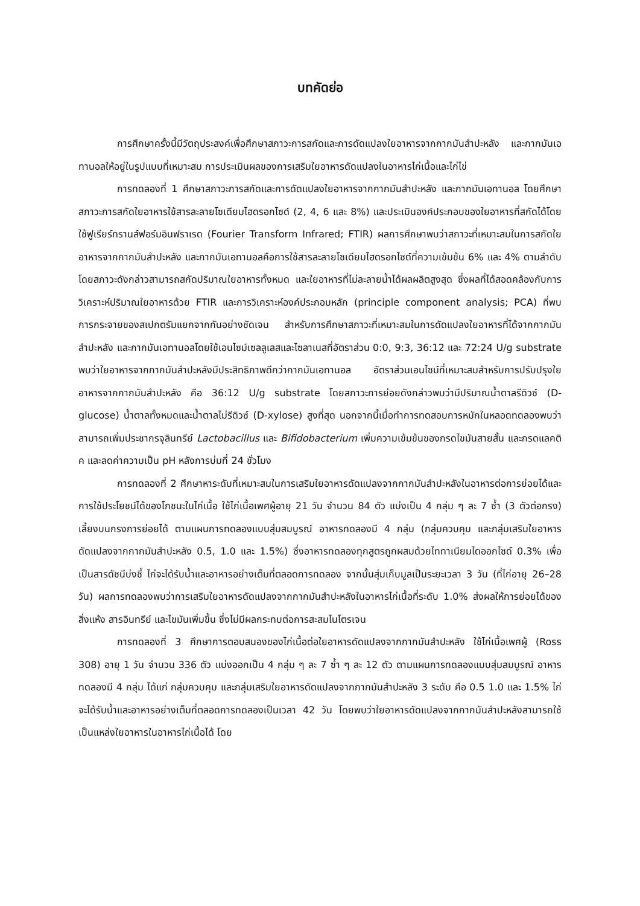บทคัดย่อ
การศึกษาครั้งนี้มีวัตถุประสงค์เพื่อศึกษาสภาวะการสกัดและการดัดแปลงใยอาหารจากกากมันสำปะหลัง และกากมันเอทานอลให้อยู่ในรูปแบบที่เหมาะสม การประเมินผลของการเสริมใยอาหารดัดแปลงในอาหารไก่เนื้อและไก่ไข่
การทดลองที่ 1 ศึกษาสภาวะการสกัดและการดัดแปลงใยอาหารจากกากมันสำปะหลัง และกากมันเอทานอล โดยศึกษาสภาวะการสกัดใยอาหารใช้สารละลายโซเดียมไฮดรอกไซด์ (2, 4, 6 และ 8%) และประเมินองค์ประกอบของใยอาหารที่สกัดได้โดยใช้ฟูเรียร์ทรานส์ฟอร์มอินฟราเรด (Fourier Transform Infrared; FTIR) ผลการศึกษาพบว่าสภาวะที่เหมาะสมในการสกัดใยอาหารจากกากมันสำปะหลัง และกากมันเอทานอลคือการใช้สารละลายโซเดียมไฮดรอกไซด์ที่ความเข้มข้น 6% และ 4% ตามลำดับ โดยสภาวะดังกล่าวสามารถสกัดปริมาณใยอาหารทั้งหมด และใยอาหารที่ไม่ละลายน้ำได้ผลผลิตสูงสุด ซึ่งผลที่ได้สอดคล้องกับการวิเคราะห์ปริมาณใยอาหารด้วย FTIR และการวิเคราะห์องค์ประกอบหลัก (principle component analysis; PCA) ที่พบการกระจายของสเปกตรัมแยกจากกันอย่างชัดเจน สำหรับการศึกษาสภาวะที่เหมาะสมในการดัดแปลงใยอาหารที่ได้จากกากมันสำปะหลัง และกากมันเอทานอลโดยใช้เอนไซม์เซลลูเลสและไซลาเนสที่อัตราส่วน 0:0, 9:3, 36:12 และ 72:24 U/g substrate พบว่าใยอาหารจากกากมันสำปะหลังมีประสิทธิภาพดีกว่ากากมันเอทานอล อัตราส่วนเอนไซม์ที่เหมาะสมสำหรับการปรับปรุงใยอาหารจากกากมันสำปะหลัง คือ 36:12 U/g substrate โดยสภาวะการย่อยดังกล่าวพบว่ามีปริมาณน้ำตาลรีดิวซ์ (D-glucose) น้ำตาลทั้งหมดและน้ำตาลไม่รีดิวซ์ (D-xylose) สูงที่สุด นอกจากนี้เมื่อทำการทดสอบการหมักในหลอดทดลองพบว่าสามารถเพิ่มประชากรจุลินทรีย์ Lactobacillus และ Bifidobacterium เพิ่มความเข้มข้นของกรดไขมันสายสั้น และกรดแลคติค และลดค่าความเป็น pH หลังการบ่มที่ 24 ชั่วโมง
การทดลองที่ 2 ศึกษาหาระดับที่เหมาะสมในการเสริมใยอาหารดัดแปลงจากกากมันสำปะหลังในอาหารต่อการย่อยได้และการใช้ประโยชน์ได้ของโภชนะในไก่เนื้อ ใช้ไก่เนื้อเพศผู้อายุ 21 วัน จำนวน 84 ตัว แบ่งเป็น 4 กลุ่ม ๆ ละ 7 ซ้ำ (3 ตัวต่อกรง) เลี้ยงบนกรงการย่อยได้ ตามแผนการทดลองแบบสุ่มสมบูรณ์ อาหารทดลองมี 4 กลุ่ม (กลุ่มควบคุม และกลุ่มเสริมใยอาหารดัดแปลงจากกากมันสำปะหลัง 0.5, 1.0 และ 1.5%) ซึ่งอาหารทดลองทุกสูตรถูกผสมด้วยไททาเนียมไดออกไซด์ 0.3% เพื่อเป็นสารดัชนีบ่งชี้ ไก่จะได้รับน้ำและอาหารอย่างเต็มที่ตลอดการทดลอง จากนั้นสุ่มเก็บมูลเป็นระยะเวลา 3 วัน (ที่ไก่อายุ 26–28 วัน) ผลการทดลองพบว่าการเสริมใยอาหารดัดแปลงจากกากมันสำปะหลังในอาหารไก่เนื้อที่ระดับ 1.0% ส่งผลให้การย่อยได้ของสิ่งแห้ง สารอินทรีย์ และไขมันเพิ่มขึ้น ซึ่งไม่มีผลกระทบต่อการสะสมไนโตรเจน
การทดลองที่ 3 ศึกษาการตอบสนองของไก่เนื้อต่อใยอาหารดัดแปลงจากกากมันสำปะหลัง ใช้ไก่เนื้อเพศผู้ (Ross 308) อายุ 1 วัน จำนวน 336 ตัว แบ่งออกเป็น 4 กลุ่ม ๆ ละ 7 ซ้ำ ๆ ละ 12 ตัว ตามแผนการทดลองแบบสุ่มสมบูรณ์ อาหารทดลองมี 4 กลุ่ม ได้แก่ กลุ่มควบคุม และกลุ่มเสริมใยอาหารดัดแปลงจากกากมันสำปะหลัง 3 ระดับ คือ 0.5 1.0 และ 1.5% ไก่จะได้รับน้ำและอาหารอย่างเต็มที่ตลอดการทดลองเป็นเวลา 42 วัน โดยพบว่าใยอาหารดัดแปลงจากกากมันสำปะหลังสามารถใช้เป็นแหล่งใยอาหารในอาหารไก่เนื้อได้ โดย